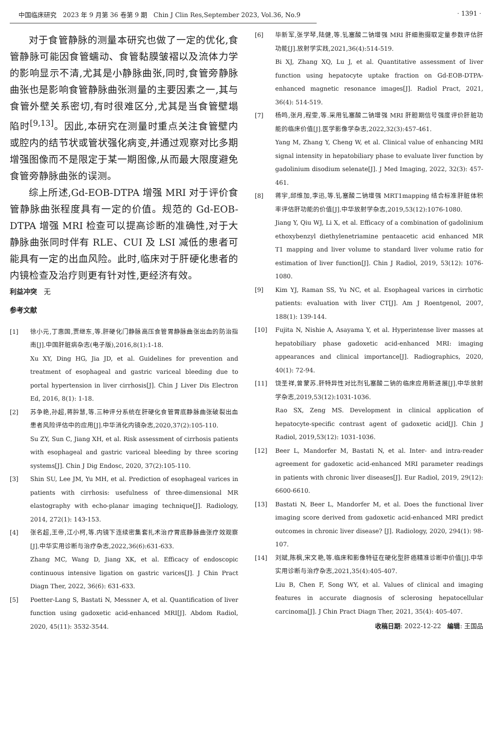中国临床研究　2023 年 9 月第 36 卷第 9 期　Chin J Clin Res,September 2023, Vol.36, No.9 · 1391 ·
对于食管静脉的测量本研究也做了一定的优化,食管静脉可能因食管蠕动、食管黏膜皱褶以及流体力学的影响显示不清,尤其是小静脉曲张,同时,食管旁静脉曲张也是影响食管静脉曲张测量的主要因素之一,其与食管外壁关系密切,有时很难区分,尤其是当食管壁塌陷时<sup>[9,13]</sup>。因此,本研究在测量时重点关注食管壁内或腔内的结节状或管状强化病变,并通过观察对比多期增强图像而不是限定于某一期图像,从而最大限度避免食管旁静脉曲张的误测。
综上所述,Gd-EOB-DTPA 增强 MRI 对于评价食管静脉曲张程度具有一定的价值。规范的 Gd-EOB-DTPA 增强 MRI 检查可以提高诊断的准确性,对于大静脉曲张同时伴有 RLE、CUI 及 LSI 减低的患者可能具有一定的出血风险。此时,临床对于肝硬化患者的内镜检查及治疗则更有针对性,更经济有效。
利益冲突　无
参考文献
[1] 徐小元,丁惠国,贾继东,等.肝硬化门静脉高压食管胃静脉曲张出血的防治指南[J].中国肝脏病杂志(电子版),2016,8(1):1-18.
Xu XY, Ding HG, Jia JD, et al. Guidelines for prevention and treatment of esophageal and gastric variceal bleeding due to portal hypertension in liver cirrhosis[J]. Chin J Liver Dis Electron Ed, 2016, 8(1): 1-18.
[2] 苏争艳,孙超,蒋肸慧,等.三种评分系统在肝硬化食管胃底静脉曲张破裂出血患者风险评估中的应用[J].中华消化内镜杂志,2020,37(2):105-110.
Su ZY, Sun C, Jiang XH, et al. Risk assessment of cirrhosis patients with esophageal and gastric variceal bleeding by three scoring systems[J]. Chin J Dig Endosc, 2020, 37(2):105-110.
[3] Shin SU, Lee JM, Yu MH, et al. Prediction of esophageal varices in patients with cirrhosis: usefulness of three-dimensional MR elastography with echo-planar imaging technique[J]. Radiology, 2014, 272(1): 143-153.
[4] 张名超,王帝,江小柯,等.内镜下连续密集套扎术治疗胃底静脉曲张疗效观察[J].中华实用诊断与治疗杂志,2022,36(6):631-633.
Zhang MC, Wang D, Jiang XK, et al. Efficacy of endoscopic continuous intensive ligation on gastric varices[J]. J Chin Pract Diagn Ther, 2022, 36(6): 631-633.
[5] Poetter-Lang S, Bastati N, Messner A, et al. Quantification of liver function using gadoxetic acid-enhanced MRI[J]. Abdom Radiol, 2020, 45(11): 3532-3544.
[6] 毕新军,张学琴,陆健,等.钆塞酸二钠增强 MRI 肝细胞摄取定量参数评估肝功能[J].放射学实践,2021,36(4):514-519.
Bi XJ, Zhang XQ, Lu J, et al. Quantitative assessment of liver function using hepatocyte uptake fraction on Gd-EOB-DTPA-enhanced magnetic resonance images[J]. Radiol Pract, 2021, 36(4): 514-519.
[7] 杨鸣,张月,程雯,等.采用钆塞酸二钠增强 MRI 肝胆期信号强度评价肝脏功能的临床价值[J].医学影像学杂志,2022,32(3):457-461.
Yang M, Zhang Y, Cheng W, et al. Clinical value of enhancing MRI signal intensity in hepatobiliary phase to evaluate liver function by gadolinium disodium selenate[J]. J Med Imaging, 2022, 32(3): 457-461.
[8] 蒋宇,邱维加,李迅,等.钆塞酸二钠增强 MRT1mapping 结合标准肝脏体积率评估肝功能的价值[J].中华放射学杂志,2019,53(12):1076-1080.
Jiang Y, Qiu WJ, Li X, et al. Efficacy of a combination of gadolinium ethoxybenzyl diethylenetriamine pentaacetic acid enhanced MR T1 mapping and liver volume to standard liver volume ratio for estimation of liver function[J]. Chin J Radiol, 2019, 53(12): 1076-1080.
[9] Kim YJ, Raman SS, Yu NC, et al. Esophageal varices in cirrhotic patients: evaluation with liver CT[J]. Am J Roentgenol, 2007, 188(1): 139-144.
[10] Fujita N, Nishie A, Asayama Y, et al. Hyperintense liver masses at hepatobiliary phase gadoxetic acid-enhanced MRI: imaging appearances and clinical importance[J]. Radiographics, 2020, 40(1): 72-94.
[11] 饶圣祥,曾蒙苏.肝特异性对比剂钆塞酸二钠的临床应用新进展[J].中华放射学杂志,2019,53(12):1031-1036.
Rao SX, Zeng MS. Development in clinical application of hepatocyte-specific contrast agent of gadoxetic acid[J]. Chin J Radiol, 2019,53(12): 1031-1036.
[12] Beer L, Mandorfer M, Bastati N, et al. Inter- and intra-reader agreement for gadoxetic acid-enhanced MRI parameter readings in patients with chronic liver diseases[J]. Eur Radiol, 2019, 29(12): 6600-6610.
[13] Bastati N, Beer L, Mandorfer M, et al. Does the functional liver imaging score derived from gadoxetic acid-enhanced MRI predict outcomes in chronic liver disease? [J]. Radiology, 2020, 294(1): 98-107.
[14] 刘斌,陈枫,宋文艳,等.临床和影像特征在硬化型肝癌精准诊断中价值[J].中华实用诊断与治疗杂志,2021,35(4):405-407.
Liu B, Chen F, Song WY, et al. Values of clinical and imaging features in accurate diagnosis of sclerosing hepatocellular carcinoma[J]. J Chin Pract Diagn Ther, 2021, 35(4): 405-407.
收稿日期: 2022-12-22　编辑: 王国品